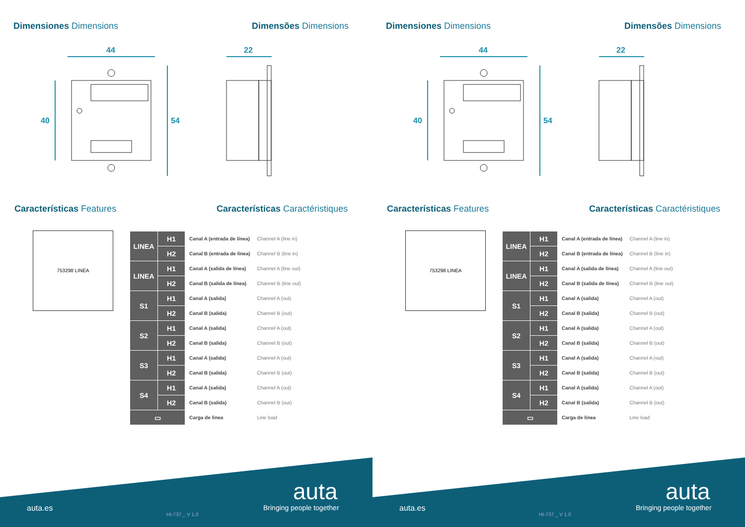Dimensiones Dimensions Dimensões Dimensions
44 22
40 54
Características Features
Características Caractéristiques
753298 LINEA
| LINEA | H1 | Canal A (entrada de línea) | Channel A (line in) |
| | H2 | Canal B (entrada de línea) | Channel B (line in) |
| LINEA | H1 | Canal A (salida de línea) | Channel A (line out) |
| | H2 | Canal B (salida de línea) | Channel B (line out) |
| S1 | H1 | Canal A (salida) | Channel A (out) |
| | H2 | Canal B (salida) | Channel B (out) |
| S2 | H1 | Canal A (salida) | Channel A (out) |
| | H2 | Canal B (salida) | Channel B (out) |
| S3 | H1 | Canal A (salida) | Channel A (out) |
| | H2 | Canal B (salida) | Channel B (out) |
| S4 | H1 | Canal A (salida) | Channel A (out) |
| | H2 | Canal B (salida) | Channel B (out) |
| ▭ | | Carga de línea | Line load |
auta.es
HI-737 _ V 1.0
auta
Bringing people together
Dimensiones Dimensions Dimensões Dimensions
44 22
40 54
Características Features
Características Caractéristiques
753298 LINEA
| LINEA | H1 | Canal A (entrada de línea) | Channel A (line in) |
| | H2 | Canal B (entrada de línea) | Channel B (line in) |
| LINEA | H1 | Canal A (salida de línea) | Channel A (line out) |
| | H2 | Canal B (salida de línea) | Channel B (line out) |
| S1 | H1 | Canal A (salida) | Channel A (out) |
| | H2 | Canal B (salida) | Channel B (out) |
| S2 | H1 | Canal A (salida) | Channel A (out) |
| | H2 | Canal B (salida) | Channel B (out) |
| S3 | H1 | Canal A (salida) | Channel A (out) |
| | H2 | Canal B (salida) | Channel B (out) |
| S4 | H1 | Canal A (salida) | Channel A (out) |
| | H2 | Canal B (salida) | Channel B (out) |
| ▭ | | Carga de línea | Line load |
auta.es
HI-737 _ V 1.0
auta
Bringing people together